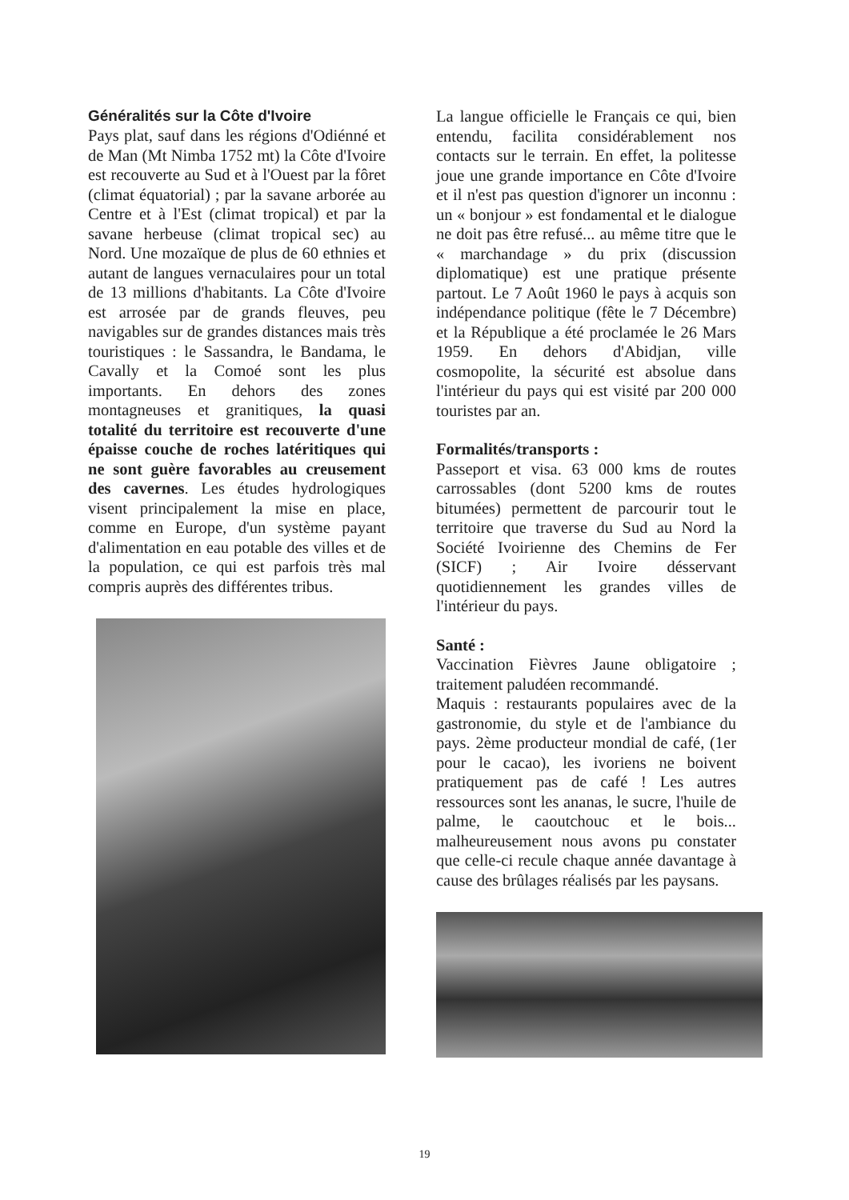Généralités sur la Côte d'Ivoire
Pays plat, sauf dans les régions d'Odiénné et de Man (Mt Nimba 1752 mt) la Côte d'Ivoire est recouverte au Sud et à l'Ouest par la fôret (climat équatorial) ; par la savane arborée au Centre et à l'Est (climat tropical) et par la savane herbeuse (climat tropical sec) au Nord. Une mozaïque de plus de 60 ethnies et autant de langues vernaculaires pour un total de 13 millions d'habitants. La Côte d'Ivoire est arrosée par de grands fleuves, peu navigables sur de grandes distances mais très touristiques : le Sassandra, le Bandama, le Cavally et la Comoé sont les plus importants. En dehors des zones montagneuses et granitiques, la quasi totalité du territoire est recouverte d'une épaisse couche de roches latéritiques qui ne sont guère favorables au creusement des cavernes. Les études hydrologiques visent principalement la mise en place, comme en Europe, d'un système payant d'alimentation en eau potable des villes et de la population, ce qui est parfois très mal compris auprès des différentes tribus.
La langue officielle le Français ce qui, bien entendu, facilita considérablement nos contacts sur le terrain. En effet, la politesse joue une grande importance en Côte d'Ivoire et il n'est pas question d'ignorer un inconnu : un « bonjour » est fondamental et le dialogue ne doit pas être refusé... au même titre que le « marchandage » du prix (discussion diplomatique) est une pratique présente partout. Le 7 Août 1960 le pays à acquis son indépendance politique (fête le 7 Décembre) et la République a été proclamée le 26 Mars 1959. En dehors d'Abidjan, ville cosmopolite, la sécurité est absolue dans l'intérieur du pays qui est visité par 200 000 touristes par an.
Formalités/transports :
Passeport et visa. 63 000 kms de routes carrossables (dont 5200 kms de routes bitumées) permettent de parcourir tout le territoire que traverse du Sud au Nord la Société Ivoirienne des Chemins de Fer (SICF) ; Air Ivoire désservant quotidiennement les grandes villes de l'intérieur du pays.
Santé :
Vaccination Fièvres Jaune obligatoire ; traitement paludéen recommandé.
Maquis : restaurants populaires avec de la gastronomie, du style et de l'ambiance du pays. 2ème producteur mondial de café, (1er pour le cacao), les ivoriens ne boivent pratiquement pas de café ! Les autres ressources sont les ananas, le sucre, l'huile de palme, le caoutchouc et le bois... malheureusement nous avons pu constater que celle-ci recule chaque année davantage à cause des brûlages réalisés par les paysans.
19